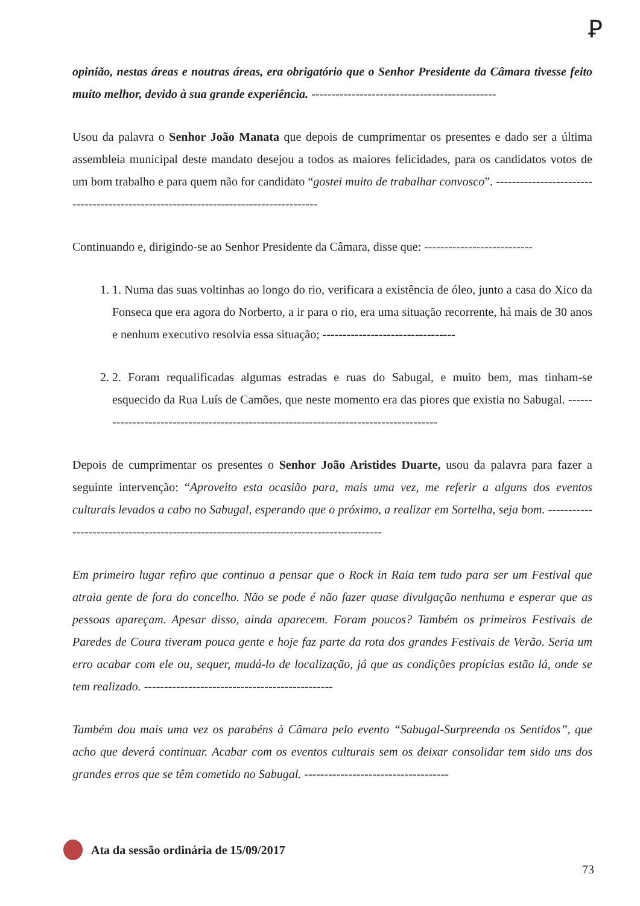Ꝑ
opinião, nestas áreas e noutras áreas, era obrigatório que o Senhor Presidente da Câmara tivesse feito muito melhor, devido à sua grande experiência. ----------------------------------------------
Usou da palavra o Senhor João Manata que depois de cumprimentar os presentes e dado ser a última assembleia municipal deste mandato desejou a todos as maiores felicidades, para os candidatos votos de um bom trabalho e para quem não for candidato “gostei muito de trabalhar convosco”. -------------------------------------------------------------------------------------
Continuando e, dirigindo-se ao Senhor Presidente da Câmara, disse que: ---------------------------
1. 1. Numa das suas voltinhas ao longo do rio, verificara a existência de óleo, junto a casa do Xico da Fonseca que era agora do Norberto, a ir para o rio, era uma situação recorrente, há mais de 30 anos e nenhum executivo resolvia essa situação; ---------------------------------
2. 2. Foram requalificadas algumas estradas e ruas do Sabugal, e muito bem, mas tinham-se esquecido da Rua Luís de Camões, que neste momento era das piores que existia no Sabugal. ---------------------------------------------------------------------------------------
Depois de cumprimentar os presentes o Senhor João Aristides Duarte, usou da palavra para fazer a seguinte intervenção: “Aproveito esta ocasião para, mais uma vez, me referir a alguns dos eventos culturais levados a cabo no Sabugal, esperando que o próximo, a realizar em Sortelha, seja bom. ----------------------------------------------------------------------------------------
Em primeiro lugar refiro que continuo a pensar que o Rock in Raia tem tudo para ser um Festival que atraia gente de fora do concelho. Não se pode é não fazer quase divulgação nenhuma e esperar que as pessoas apareçam. Apesar disso, ainda aparecem. Foram poucos? Também os primeiros Festivais de Paredes de Coura tiveram pouca gente e hoje faz parte da rota dos grandes Festivais de Verão. Seria um erro acabar com ele ou, sequer, mudá-lo de localização, já que as condições propícias estão lá, onde se tem realizado. -----------------------------------------------
Também dou mais uma vez os parabéns à Câmara pelo evento “Sabugal-Surpreenda os Sentidos”, que acho que deverá continuar. Acabar com os eventos culturais sem os deixar consolidar tem sido uns dos grandes erros que se têm cometido no Sabugal. ------------------------------------
Ata da sessão ordinária de 15/09/2017
73